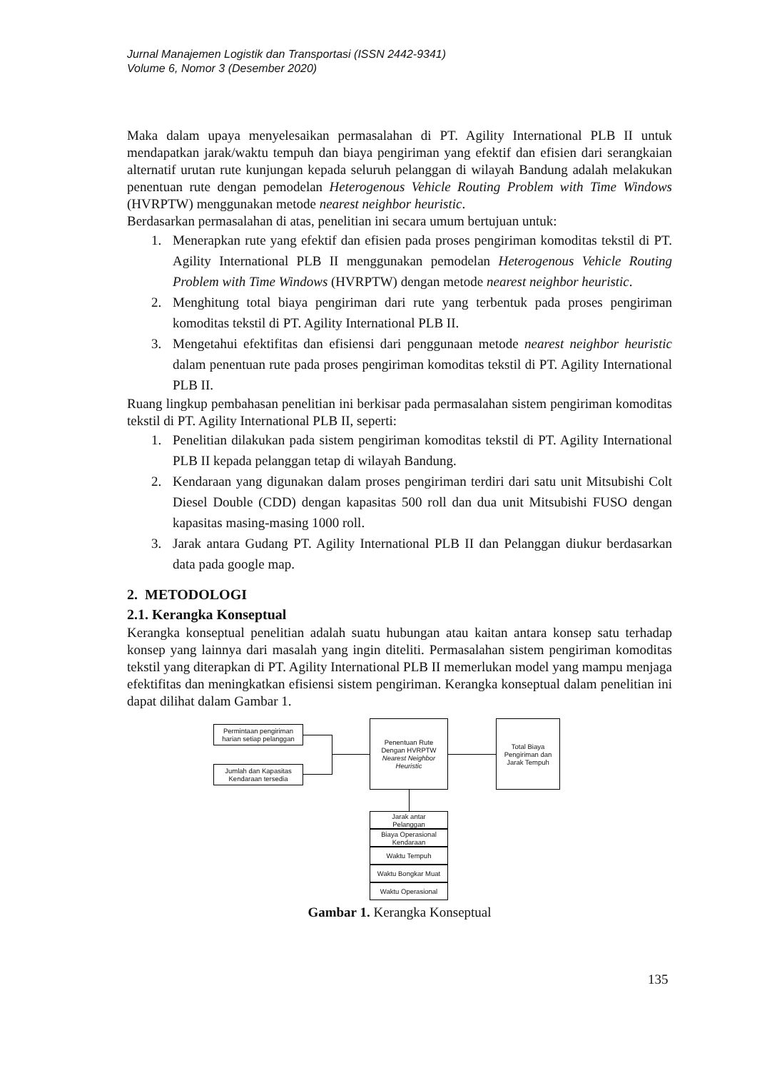Jurnal Manajemen Logistik dan Transportasi (ISSN 2442-9341)
Volume 6, Nomor 3 (Desember 2020)
Maka dalam upaya menyelesaikan permasalahan di PT. Agility International PLB II untuk mendapatkan jarak/waktu tempuh dan biaya pengiriman yang efektif dan efisien dari serangkaian alternatif urutan rute kunjungan kepada seluruh pelanggan di wilayah Bandung adalah melakukan penentuan rute dengan pemodelan Heterogenous Vehicle Routing Problem with Time Windows (HVRPTW) menggunakan metode nearest neighbor heuristic.
Berdasarkan permasalahan di atas, penelitian ini secara umum bertujuan untuk:
1. Menerapkan rute yang efektif dan efisien pada proses pengiriman komoditas tekstil di PT. Agility International PLB II menggunakan pemodelan Heterogenous Vehicle Routing Problem with Time Windows (HVRPTW) dengan metode nearest neighbor heuristic.
2. Menghitung total biaya pengiriman dari rute yang terbentuk pada proses pengiriman komoditas tekstil di PT. Agility International PLB II.
3. Mengetahui efektifitas dan efisiensi dari penggunaan metode nearest neighbor heuristic dalam penentuan rute pada proses pengiriman komoditas tekstil di PT. Agility International PLB II.
Ruang lingkup pembahasan penelitian ini berkisar pada permasalahan sistem pengiriman komoditas tekstil di PT. Agility International PLB II, seperti:
1. Penelitian dilakukan pada sistem pengiriman komoditas tekstil di PT. Agility International PLB II kepada pelanggan tetap di wilayah Bandung.
2. Kendaraan yang digunakan dalam proses pengiriman terdiri dari satu unit Mitsubishi Colt Diesel Double (CDD) dengan kapasitas 500 roll dan dua unit Mitsubishi FUSO dengan kapasitas masing-masing 1000 roll.
3. Jarak antara Gudang PT. Agility International PLB II dan Pelanggan diukur berdasarkan data pada google map.
2. METODOLOGI
2.1. Kerangka Konseptual
Kerangka konseptual penelitian adalah suatu hubungan atau kaitan antara konsep satu terhadap konsep yang lainnya dari masalah yang ingin diteliti. Permasalahan sistem pengiriman komoditas tekstil yang diterapkan di PT. Agility International PLB II memerlukan model yang mampu menjaga efektifitas dan meningkatkan efisiensi sistem pengiriman. Kerangka konseptual dalam penelitian ini dapat dilihat dalam Gambar 1.
Permintaan pengiriman
harian setiap pelanggan
Jumlah dan Kapasitas
Kendaraan tersedia
Penentuan Rute
Dengan HVRPTW
Nearest Neighbor
Heuristic
Total Biaya
Pengiriman dan
Jarak Tempuh
Jarak antar
Pelanggan
Biaya Operasional
Kendaraan
Waktu Tempuh
Waktu Bongkar Muat
Waktu Operasional
Gambar 1. Kerangka Konseptual
135